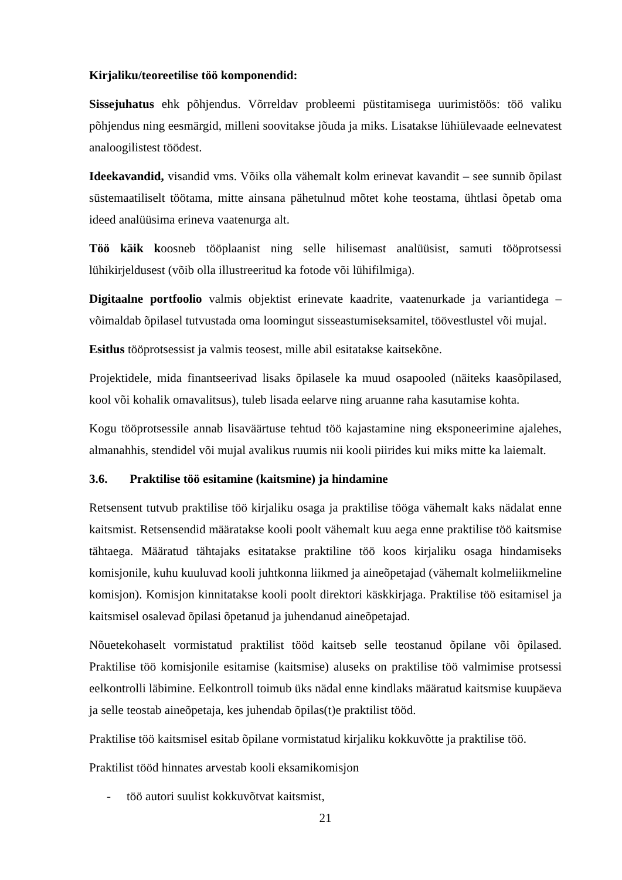Kirjaliku/teoreetilise töö komponendid:
Sissejuhatus ehk põhjendus. Võrreldav probleemi püstitamisega uurimistöös: töö valiku põhjendus ning eesmärgid, milleni soovitakse jõuda ja miks. Lisatakse lühiülevaade eelnevatest analoogilistest töödest.
Ideekavandid, visandid vms. Võiks olla vähemalt kolm erinevat kavandit – see sunnib õpilast süstemaatiliselt töötama, mitte ainsana pähetulnud mõtet kohe teostama, ühtlasi õpetab oma ideed analüüsima erineva vaatenurga alt.
Töö käik koosneb tööplaanist ning selle hilisemast analüüsist, samuti tööprotsessi lühikirjeldusest (võib olla illustreeritud ka fotode või lühifilmiga).
Digitaalne portfoolio valmis objektist erinevate kaadrite, vaatenurkade ja variantidega – võimaldab õpilasel tutvustada oma loomingut sisseastumiseksamitel, töövestlustel või mujal.
Esitlus tööprotsessist ja valmis teosest, mille abil esitatakse kaitsekõne.
Projektidele, mida finantseerivad lisaks õpilasele ka muud osapooled (näiteks kaasõpilased, kool või kohalik omavalitsus), tuleb lisada eelarve ning aruanne raha kasutamise kohta.
Kogu tööprotsessile annab lisaväärtuse tehtud töö kajastamine ning eksponeerimine ajalehes, almanahhis, stendidel või mujal avalikus ruumis nii kooli piirides kui miks mitte ka laiemalt.
3.6. Praktilise töö esitamine (kaitsmine) ja hindamine
Retsensent tutvub praktilise töö kirjaliku osaga ja praktilise tööga vähemalt kaks nädalat enne kaitsmist. Retsensendid määratakse kooli poolt vähemalt kuu aega enne praktilise töö kaitsmise tähtaega. Määratud tähtajaks esitatakse praktiline töö koos kirjaliku osaga hindamiseks komisjonile, kuhu kuuluvad kooli juhtkonna liikmed ja aineõpetajad (vähemalt kolmeliikmeline komisjon). Komisjon kinnitatakse kooli poolt direktori käskkirjaga. Praktilise töö esitamisel ja kaitsmisel osalevad õpilasi õpetanud ja juhendanud aineõpetajad.
Nõuetekohaselt vormistatud praktilist tööd kaitseb selle teostanud õpilane või õpilased. Praktilise töö komisjonile esitamise (kaitsmise) aluseks on praktilise töö valmimise protsessi eelkontrolli läbimine. Eelkontroll toimub üks nädal enne kindlaks määratud kaitsmise kuupäeva ja selle teostab aineõpetaja, kes juhendab õpilas(t)e praktilist tööd.
Praktilise töö kaitsmisel esitab õpilane vormistatud kirjaliku kokkuvõtte ja praktilise töö.
Praktilist tööd hinnates arvestab kooli eksamikomisjon
- töö autori suulist kokkuvõtvat kaitsmist,
21